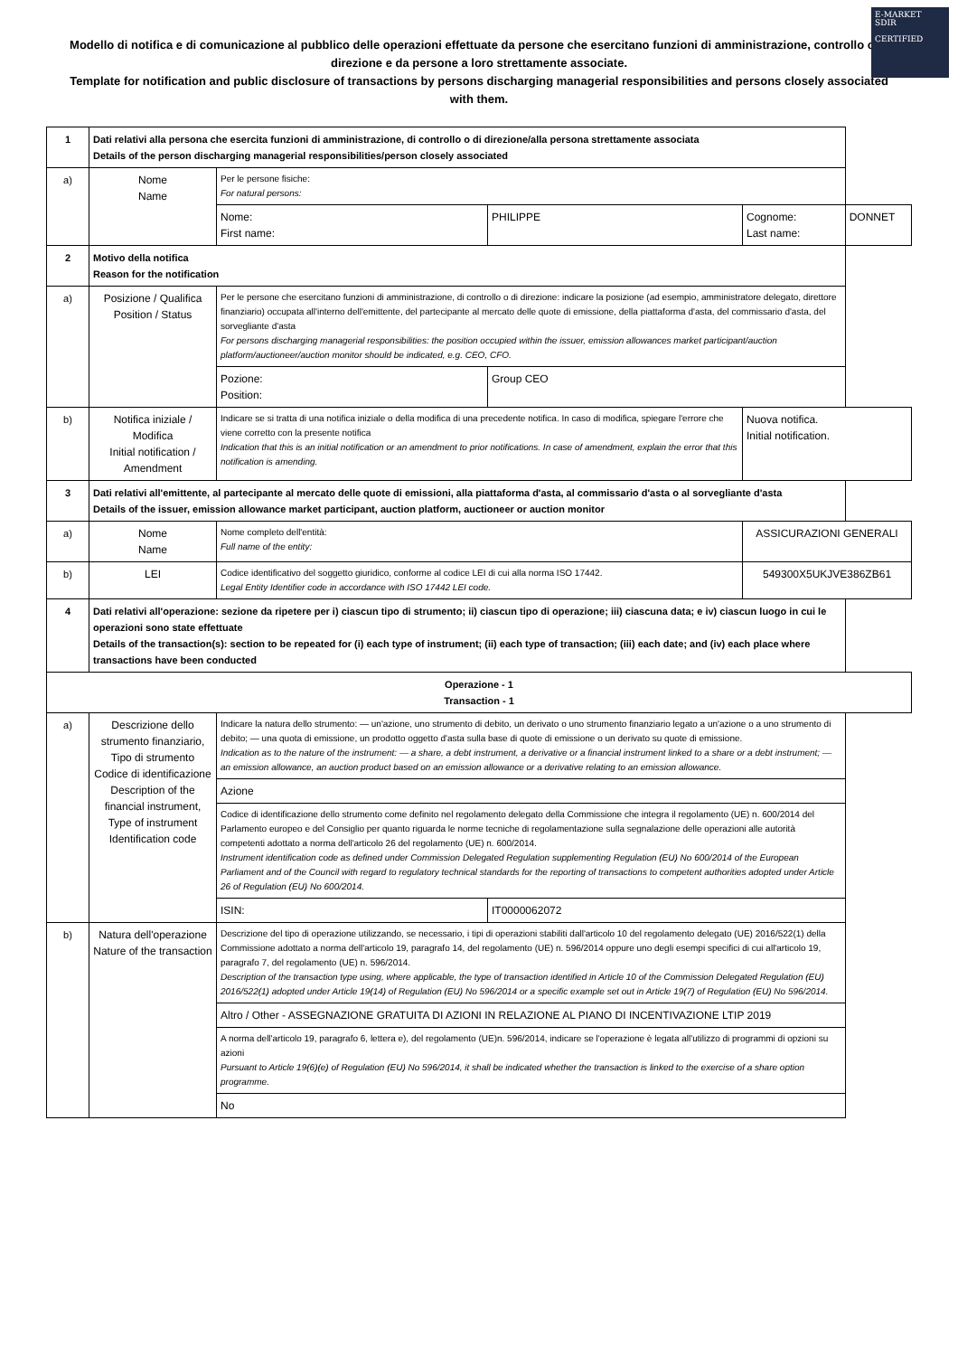E-MARKET
SDIR
CERTIFIED
Modello di notifica e di comunicazione al pubblico delle operazioni effettuate da persone che esercitano funzioni di amministrazione, controllo o di direzione e da persone a loro strettamente associate.
Template for notification and public disclosure of transactions by persons discharging managerial responsibilities and persons closely associated with them.
| 1 | Dati relativi alla persona che esercita funzioni di amministrazione, di controllo o di direzione/alla persona strettamente associata Details of the person discharging managerial responsibilities/person closely associated | | | | |
| a) | Nome Name | Per le persone fisiche: For natural persons: | | | |
| | | Nome: First name: | PHILIPPE | Cognome: Last name: | DONNET |
| 2 | Motivo della notifica Reason for the notification | | | | |
| a) | Posizione / Qualifica Position / Status | Per le persone che esercitano funzioni di amministrazione, di controllo o di direzione: indicare la posizione (ad esempio, amministratore delegato, direttore finanziario) occupata all'interno dell'emittente, del partecipante al mercato delle quote di emissione, della piattaforma d'asta, del commissario d'asta, del sorvegliante d'asta For persons discharging managerial responsibilities: the position occupied within the issuer, emission allowances market participant/auction platform/auctioneer/auction monitor should be indicated, e.g. CEO, CFO. | | | |
| | | Pozione: Position: | Group CEO | | |
| b) | Notifica iniziale / Modifica Initial notification / Amendment | Indicare se si tratta di una notifica iniziale o della modifica di una precedente notifica. In caso di modifica, spiegare l'errore che viene corretto con la presente notifica Indication that this is an initial notification or an amendment to prior notifications. In case of amendment, explain the error that this notification is amending. | | Nuova notifica. Initial notification. | |
| 3 | Dati relativi all'emittente, al partecipante al mercato delle quote di emissioni, alla piattaforma d'asta, al commissario d'asta o al sorvegliante d'asta Details of the issuer, emission allowance market participant, auction platform, auctioneer or auction monitor | | | | |
| a) | Nome Name | Nome completo dell'entità: Full name of the entity: | | ASSICURAZIONI GENERALI | |
| b) | LEI | Codice identificativo del soggetto giuridico, conforme al codice LEI di cui alla norma ISO 17442. Legal Entity Identifier code in accordance with ISO 17442 LEI code. | | 549300X5UKJVE386ZB61 | |
| 4 | Dati relativi all'operazione: sezione da ripetere per i) ciascun tipo di strumento; ii) ciascun tipo di operazione; iii) ciascuna data; e iv) ciascun luogo in cui le operazioni sono state effettuate Details of the transaction(s): section to be repeated for (i) each type of instrument; (ii) each type of transaction; (iii) each date; and (iv) each place where transactions have been conducted | | | | |
| Operazione - 1 Transaction - 1 | | | | | |
| a) | Descrizione dello strumento finanziario, Tipo di strumento Codice di identificazione Description of the financial instrument, Type of instrument Identification code | Indicare la natura dello strumento: — un'azione, uno strumento di debito, un derivato o uno strumento finanziario legato a un'azione o a uno strumento di debito; — una quota di emissione, un prodotto oggetto d'asta sulla base di quote di emissione o un derivato su quote di emissione. Indication as to the nature of the instrument: — a share, a debt instrument, a derivative or a financial instrument linked to a share or a debt instrument; — an emission allowance, an auction product based on an emission allowance or a derivative relating to an emission allowance. | | | |
| | | Azione | | | |
| | | Codice di identificazione dello strumento come definito nel regolamento delegato della Commissione che integra il regolamento (UE) n. 600/2014 del Parlamento europeo e del Consiglio per quanto riguarda le norme tecniche di regolamentazione sulla segnalazione delle operazioni alle autorità competenti adottato a norma dell'articolo 26 del regolamento (UE) n. 600/2014. Instrument identification code as defined under Commission Delegated Regulation supplementing Regulation (EU) No 600/2014 of the European Parliament and of the Council with regard to regulatory technical standards for the reporting of transactions to competent authorities adopted under Article 26 of Regulation (EU) No 600/2014. | | | |
| | | ISIN: | IT0000062072 | | |
| b) | Natura dell'operazione Nature of the transaction | Descrizione del tipo di operazione utilizzando, se necessario, i tipi di operazioni stabiliti dall'articolo 10 del regolamento delegato (UE) 2016/522(1) della Commissione adottato a norma dell'articolo 19, paragrafo 14, del regolamento (UE) n. 596/2014 oppure uno degli esempi specifici di cui all'articolo 19, paragrafo 7, del regolamento (UE) n. 596/2014. Description of the transaction type using, where applicable, the type of transaction identified in Article 10 of the Commission Delegated Regulation (EU) 2016/522(1) adopted under Article 19(14) of Regulation (EU) No 596/2014 or a specific example set out in Article 19(7) of Regulation (EU) No 596/2014. | | | |
| | | Altro / Other - ASSEGNAZIONE GRATUITA DI AZIONI IN RELAZIONE AL PIANO DI INCENTIVAZIONE LTIP 2019 | | | |
| | | A norma dell'articolo 19, paragrafo 6, lettera e), del regolamento (UE)n. 596/2014, indicare se l'operazione è legata all'utilizzo di programmi di opzioni su azioni Pursuant to Article 19(6)(e) of Regulation (EU) No 596/2014, it shall be indicated whether the transaction is linked to the exercise of a share option programme. | | | |
| | | No | | | |